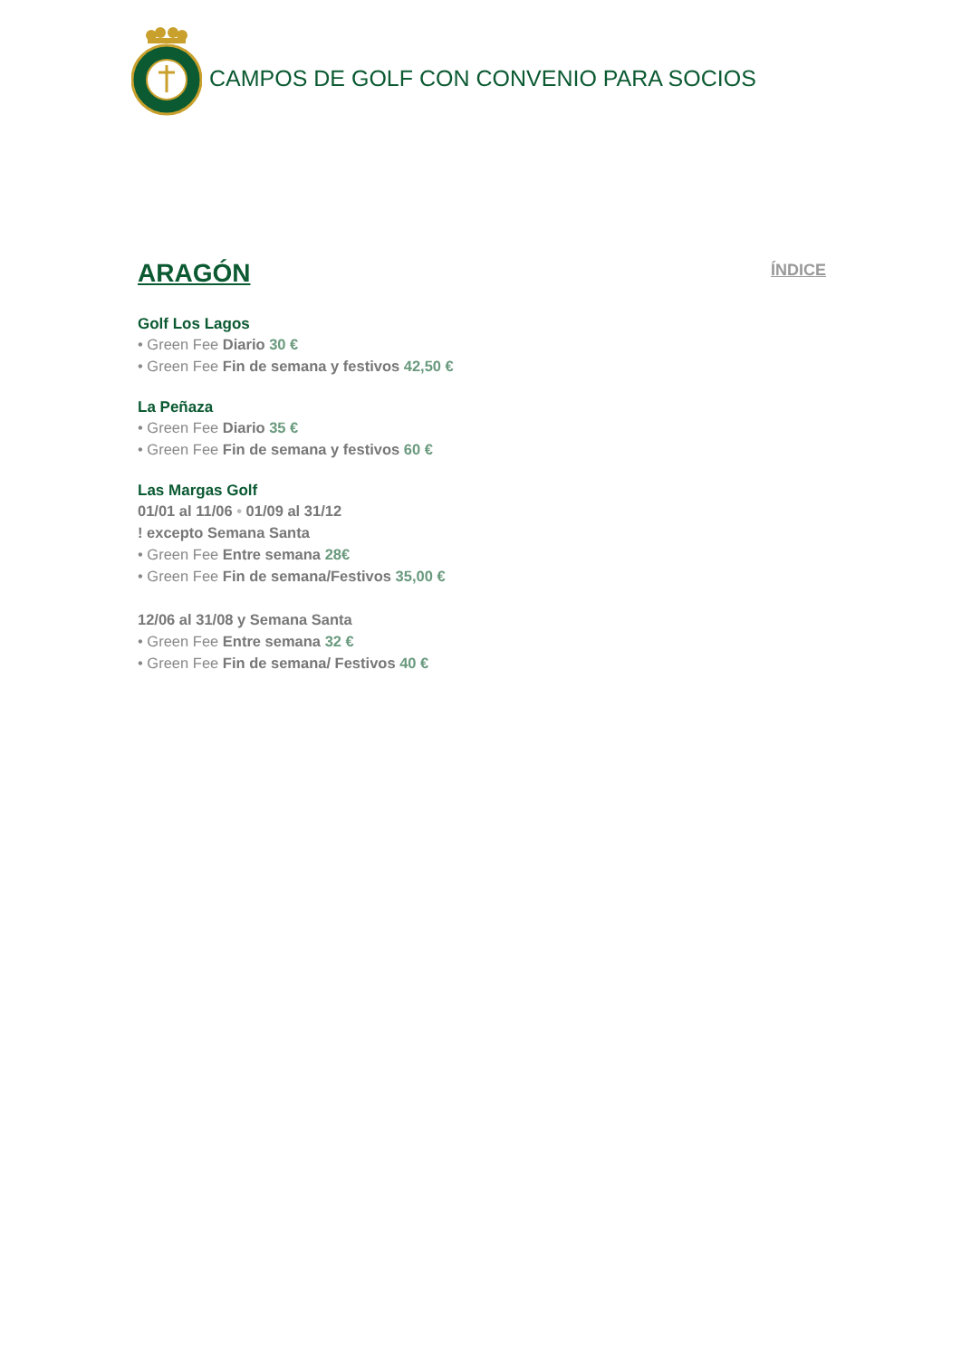CAMPOS DE GOLF CON CONVENIO PARA SOCIOS
ARAGÓN
ÍNDICE
Golf Los Lagos
• Green Fee Diario 30 €
• Green Fee Fin de semana y festivos 42,50 €
La Peñaza
• Green Fee Diario 35 €
• Green Fee Fin de semana y festivos 60 €
Las Margas Golf
01/01 al 11/06 • 01/09 al 31/12
! excepto Semana Santa
• Green Fee Entre semana 28€
• Green Fee Fin de semana/Festivos 35,00 €
12/06 al 31/08 y Semana Santa
• Green Fee Entre semana 32 €
• Green Fee Fin de semana/ Festivos 40 €